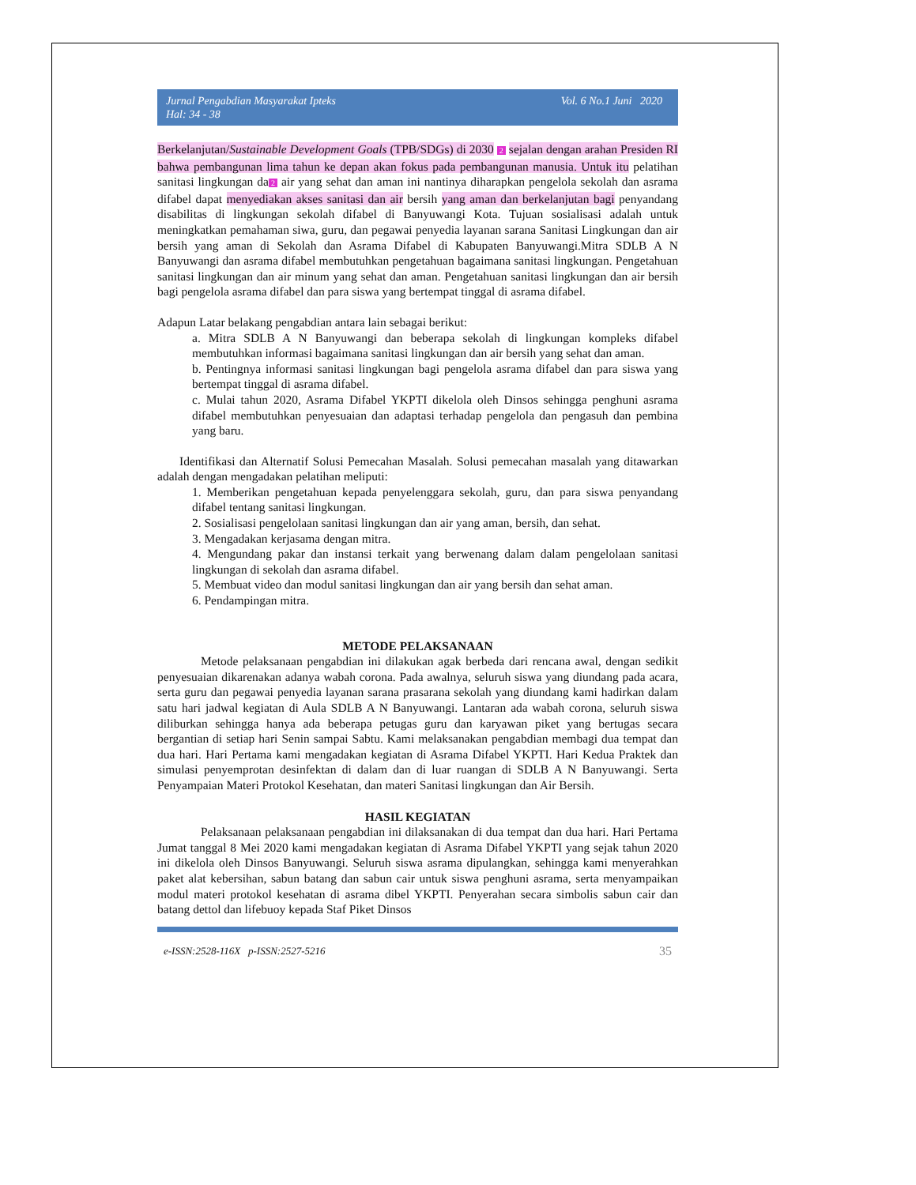Jurnal Pengabdian Masyarakat Ipteks
Hal: 34 - 38
Vol. 6 No.1 Juni 2020
Berkelanjutan/Sustainable Development Goals (TPB/SDGs) di 2030 2 sejalan dengan arahan Presiden RI bahwa pembangunan lima tahun ke depan akan fokus pada pembangunan manusia. Untuk itu pelatihan sanitasi lingkungan da 2 air yang sehat dan aman ini nantinya diharapkan pengelola sekolah dan asrama difabel dapat menyediakan akses sanitasi dan air bersih yang aman dan berkelanjutan bagi penyandang disabilitas di lingkungan sekolah difabel di Banyuwangi Kota. Tujuan sosialisasi adalah untuk meningkatkan pemahaman siwa, guru, dan pegawai penyedia layanan sarana Sanitasi Lingkungan dan air bersih yang aman di Sekolah dan Asrama Difabel di Kabupaten Banyuwangi.Mitra SDLB A N Banyuwangi dan asrama difabel membutuhkan pengetahuan bagaimana sanitasi lingkungan. Pengetahuan sanitasi lingkungan dan air minum yang sehat dan aman. Pengetahuan sanitasi lingkungan dan air bersih bagi pengelola asrama difabel dan para siswa yang bertempat tinggal di asrama difabel.
Adapun Latar belakang pengabdian antara lain sebagai berikut:
a. Mitra SDLB A N Banyuwangi dan beberapa sekolah di lingkungan kompleks difabel membutuhkan informasi bagaimana sanitasi lingkungan dan air bersih yang sehat dan aman.
b. Pentingnya informasi sanitasi lingkungan bagi pengelola asrama difabel dan para siswa yang bertempat tinggal di asrama difabel.
c. Mulai tahun 2020, Asrama Difabel YKPTI dikelola oleh Dinsos sehingga penghuni asrama difabel membutuhkan penyesuaian dan adaptasi terhadap pengelola dan pengasuh dan pembina yang baru.
Identifikasi dan Alternatif Solusi Pemecahan Masalah. Solusi pemecahan masalah yang ditawarkan adalah dengan mengadakan pelatihan meliputi:
1. Memberikan pengetahuan kepada penyelenggara sekolah, guru, dan para siswa penyandang difabel tentang sanitasi lingkungan.
2. Sosialisasi pengelolaan sanitasi lingkungan dan air yang aman, bersih, dan sehat.
3. Mengadakan kerjasama dengan mitra.
4. Mengundang pakar dan instansi terkait yang berwenang dalam dalam pengelolaan sanitasi lingkungan di sekolah dan asrama difabel.
5. Membuat video dan modul sanitasi lingkungan dan air yang bersih dan sehat aman.
6. Pendampingan mitra.
METODE PELAKSANAAN
Metode pelaksanaan pengabdian ini dilakukan agak berbeda dari rencana awal, dengan sedikit penyesuaian dikarenakan adanya wabah corona. Pada awalnya, seluruh siswa yang diundang pada acara, serta guru dan pegawai penyedia layanan sarana prasarana sekolah yang diundang kami hadirkan dalam satu hari jadwal kegiatan di Aula SDLB A N Banyuwangi. Lantaran ada wabah corona, seluruh siswa diliburkan sehingga hanya ada beberapa petugas guru dan karyawan piket yang bertugas secara bergantian di setiap hari Senin sampai Sabtu. Kami melaksanakan pengabdian membagi dua tempat dan dua hari. Hari Pertama kami mengadakan kegiatan di Asrama Difabel YKPTI. Hari Kedua Praktek dan simulasi penyemprotan desinfektan di dalam dan di luar ruangan di SDLB A N Banyuwangi. Serta Penyampaian Materi Protokol Kesehatan, dan materi Sanitasi lingkungan dan Air Bersih.
HASIL KEGIATAN
Pelaksanaan pelaksanaan pengabdian ini dilaksanakan di dua tempat dan dua hari. Hari Pertama Jumat tanggal 8 Mei 2020 kami mengadakan kegiatan di Asrama Difabel YKPTI yang sejak tahun 2020 ini dikelola oleh Dinsos Banyuwangi. Seluruh siswa asrama dipulangkan, sehingga kami menyerahkan paket alat kebersihan, sabun batang dan sabun cair untuk siswa penghuni asrama, serta menyampaikan modul materi protokol kesehatan di asrama dibel YKPTI. Penyerahan secara simbolis sabun cair dan batang dettol dan lifebuoy kepada Staf Piket Dinsos
e-ISSN:2528-116X p-ISSN:2527-5216 35